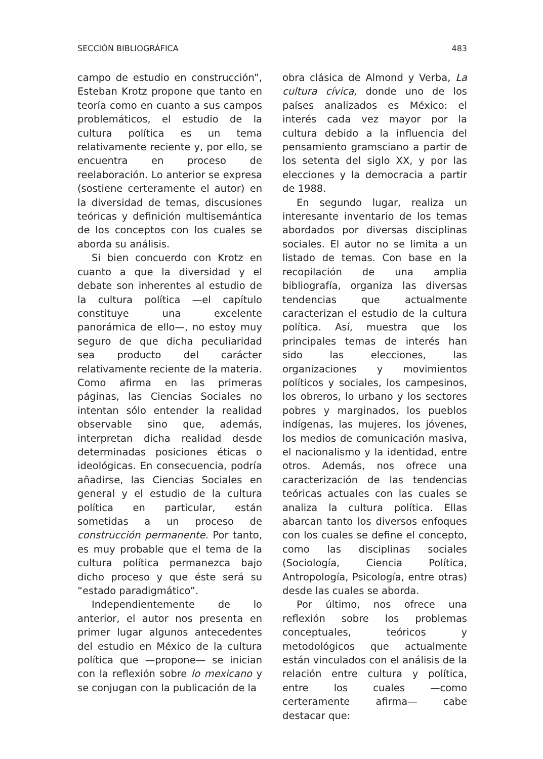SECCIÓN BIBLIOGRÁFICA 483
campo de estudio en construcción”, Esteban Krotz propone que tanto en teoría como en cuanto a sus campos problemáticos, el estudio de la cultura política es un tema relativamente reciente y, por ello, se encuentra en proceso de reelaboración. Lo anterior se expresa (sostiene certeramente el autor) en la diversidad de temas, discusiones teóricas y definición multisemántica de los conceptos con los cuales se aborda su análisis.
Si bien concuerdo con Krotz en cuanto a que la diversidad y el debate son inherentes al estudio de la cultura política —el capítulo constituye una excelente panorámica de ello—, no estoy muy seguro de que dicha peculiaridad sea producto del carácter relativamente reciente de la materia. Como afirma en las primeras páginas, las Ciencias Sociales no intentan sólo entender la realidad observable sino que, además, interpretan dicha realidad desde determinadas posiciones éticas o ideológicas. En consecuencia, podría añadirse, las Ciencias Sociales en general y el estudio de la cultura política en particular, están sometidas a un proceso de construcción permanente. Por tanto, es muy probable que el tema de la cultura política permanezca bajo dicho proceso y que éste será su “estado paradigmático”.
Independientemente de lo anterior, el autor nos presenta en primer lugar algunos antecedentes del estudio en México de la cultura política que —propone— se inician con la reflexión sobre lo mexicano y se conjugan con la publicación de la
obra clásica de Almond y Verba, La cultura cívica, donde uno de los países analizados es México: el interés cada vez mayor por la cultura debido a la influencia del pensamiento gramsciano a partir de los setenta del siglo XX, y por las elecciones y la democracia a partir de 1988.
En segundo lugar, realiza un interesante inventario de los temas abordados por diversas disciplinas sociales. El autor no se limita a un listado de temas. Con base en la recopilación de una amplia bibliografía, organiza las diversas tendencias que actualmente caracterizan el estudio de la cultura política. Así, muestra que los principales temas de interés han sido las elecciones, las organizaciones y movimientos políticos y sociales, los campesinos, los obreros, lo urbano y los sectores pobres y marginados, los pueblos indígenas, las mujeres, los jóvenes, los medios de comunicación masiva, el nacionalismo y la identidad, entre otros. Además, nos ofrece una caracterización de las tendencias teóricas actuales con las cuales se analiza la cultura política. Ellas abarcan tanto los diversos enfoques con los cuales se define el concepto, como las disciplinas sociales (Sociología, Ciencia Política, Antropología, Psicología, entre otras) desde las cuales se aborda.
Por último, nos ofrece una reflexión sobre los problemas conceptuales, teóricos y metodológicos que actualmente están vinculados con el análisis de la relación entre cultura y política, entre los cuales —como certeramente afirma— cabe destacar que: